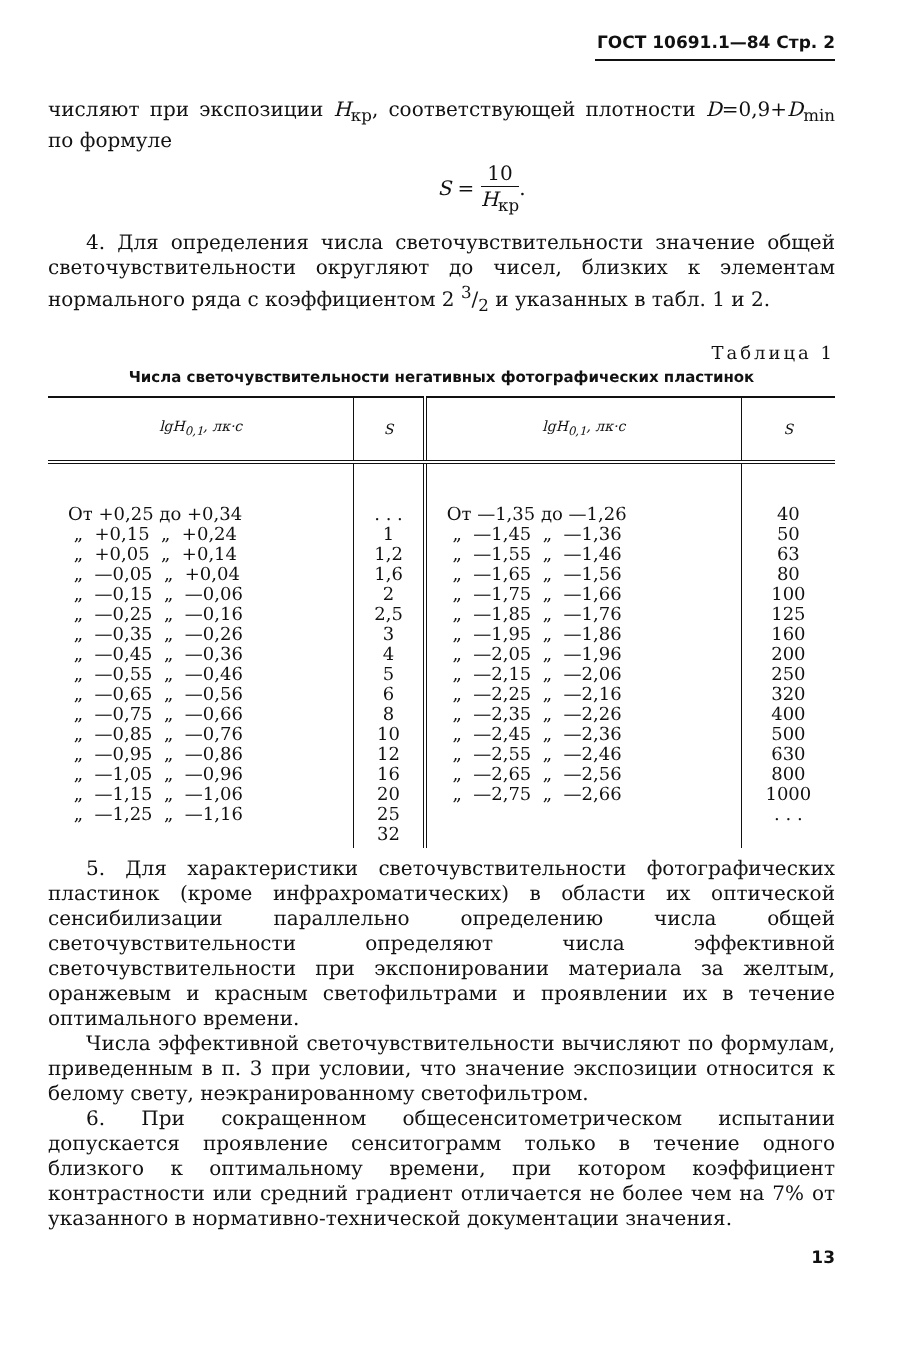ГОСТ 10691.1—84 Стр. 2
числяют при экспозиции H<sub>кр</sub>, соответствующей плотности D=0,9+D<sub>min</sub> по формуле
S = 10 H<sub>кр</sub>.
4. Для определения числа светочувствительности значение общей светочувствительности округляют до чисел, близких к элементам нормального ряда с коэффициентом 2 3/2 и указанных в табл. 1 и 2.
Таблица 1
Числа светочувствительности негативных фотографических пластинок
| lg H<sub>0,1</sub>, лк·с | S | lg H<sub>0,1</sub>, лк·с | S |
| --- | --- | --- | --- |
| От +0,25 до +0,34 „ +0,15 „ +0,24 „ +0,05 „ +0,14 „ —0,05 „ +0,04 „ —0,15 „ —0,06 „ —0,25 „ —0,16 „ —0,35 „ —0,26 „ —0,45 „ —0,36 „ —0,55 „ —0,46 „ —0,65 „ —0,56 „ —0,75 „ —0,66 „ —0,85 „ —0,76 „ —0,95 „ —0,86 „ —1,05 „ —0,96 „ —1,15 „ —1,06 „ —1,25 „ —1,16 | . . . 1 1,2 1,6 2 2,5 3 4 5 6 8 10 12 16 20 25 32 | От —1,35 до —1,26 „ —1,45 „ —1,36 „ —1,55 „ —1,46 „ —1,65 „ —1,56 „ —1,75 „ —1,66 „ —1,85 „ —1,76 „ —1,95 „ —1,86 „ —2,05 „ —1,96 „ —2,15 „ —2,06 „ —2,25 „ —2,16 „ —2,35 „ —2,26 „ —2,45 „ —2,36 „ —2,55 „ —2,46 „ —2,65 „ —2,56 „ —2,75 „ —2,66 | 40 50 63 80 100 125 160 200 250 320 400 500 630 800 1000 . . . |
5. Для характеристики светочувствительности фотографических пластинок (кроме инфрахроматических) в области их оптической сенсибилизации параллельно определению числа общей светочувствительности определяют числа эффективной светочувствительности при экспонировании материала за желтым, оранжевым и красным светофильтрами и проявлении их в течение оптимального времени.
Числа эффективной светочувствительности вычисляют по формулам, приведенным в п. 3 при условии, что значение экспозиции относится к белому свету, неэкранированному светофильтром.
6. При сокращенном общесенситометрическом испытании допускается проявление сенситограмм только в течение одного близкого к оптимальному времени, при котором коэффициент контрастности или средний градиент отличается не более чем на 7% от указанного в нормативно-технической документации значения.
13